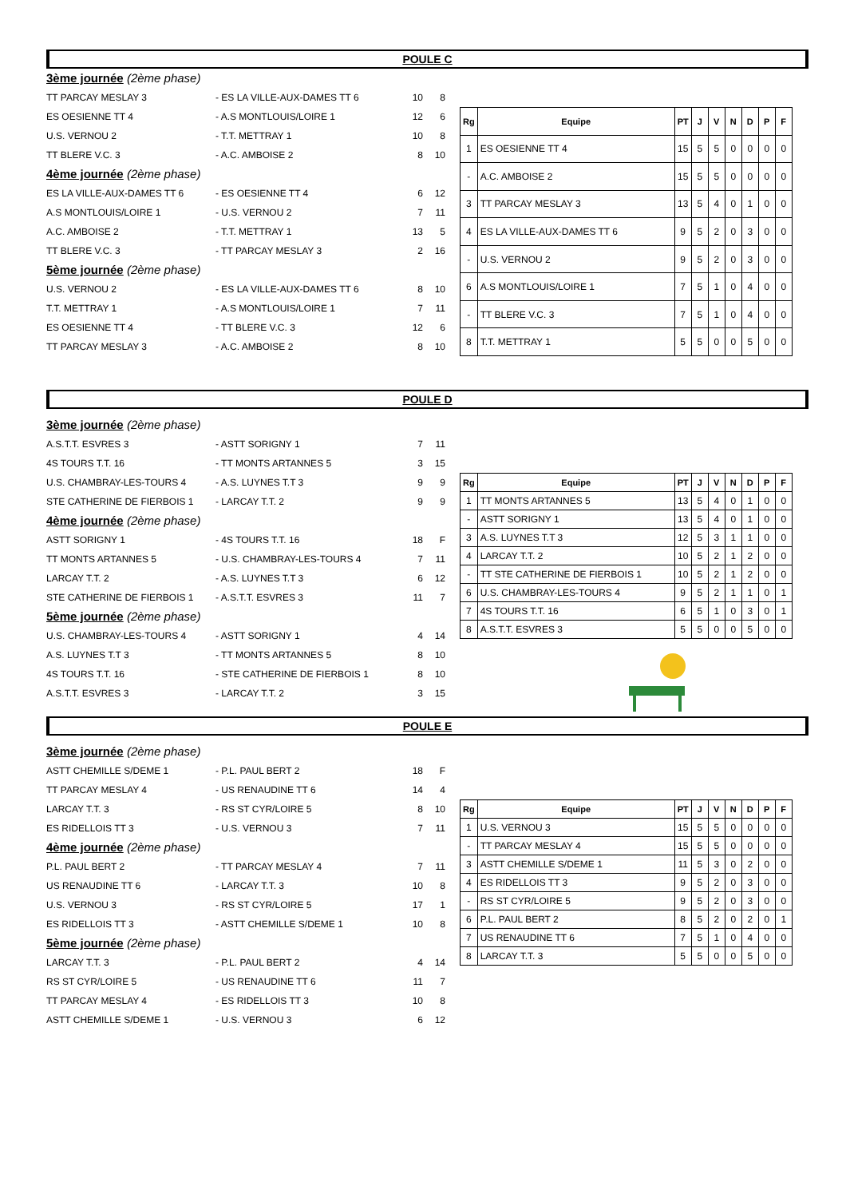POULE C
3ème journée (2ème phase)
TT PARCAY MESLAY 3 - ES LA VILLE-AUX-DAMES TT 6 10 8
ES OESIENNE TT 4 - A.S MONTLOUIS/LOIRE 1 12 6
U.S. VERNOU 2 - T.T. METTRAY 1 10 8
TT BLERE V.C. 3 - A.C. AMBOISE 2 8 10
4ème journée (2ème phase)
ES LA VILLE-AUX-DAMES TT 6 - ES OESIENNE TT 4 6 12
A.S MONTLOUIS/LOIRE 1 - U.S. VERNOU 2 7 11
A.C. AMBOISE 2 - T.T. METTRAY 1 13 5
TT BLERE V.C. 3 - TT PARCAY MESLAY 3 2 16
5ème journée (2ème phase)
U.S. VERNOU 2 - ES LA VILLE-AUX-DAMES TT 6 8 10
T.T. METTRAY 1 - A.S MONTLOUIS/LOIRE 1 7 11
ES OESIENNE TT 4 - TT BLERE V.C. 3 12 6
TT PARCAY MESLAY 3 - A.C. AMBOISE 2 8 10
| Rg | Equipe | PT | J | V | N | D | P | F |
| --- | --- | --- | --- | --- | --- | --- | --- | --- |
| 1 | ES OESIENNE TT 4 | 15 | 5 | 5 | 0 | 0 | 0 | 0 |
| - | A.C. AMBOISE 2 | 15 | 5 | 5 | 0 | 0 | 0 | 0 |
| 3 | TT PARCAY MESLAY 3 | 13 | 5 | 4 | 0 | 1 | 0 | 0 |
| 4 | ES LA VILLE-AUX-DAMES TT 6 | 9 | 5 | 2 | 0 | 3 | 0 | 0 |
| - | U.S. VERNOU 2 | 9 | 5 | 2 | 0 | 3 | 0 | 0 |
| 6 | A.S MONTLOUIS/LOIRE 1 | 7 | 5 | 1 | 0 | 4 | 0 | 0 |
| - | TT BLERE V.C. 3 | 7 | 5 | 1 | 0 | 4 | 0 | 0 |
| 8 | T.T. METTRAY 1 | 5 | 5 | 0 | 0 | 5 | 0 | 0 |
POULE D
3ème journée (2ème phase)
A.S.T.T. ESVRES 3 - ASTT SORIGNY 1 7 11
4S TOURS T.T. 16 - TT MONTS ARTANNES 5 3 15
U.S. CHAMBRAY-LES-TOURS 4 - A.S. LUYNES T.T 3 9 9
STE CATHERINE DE FIERBOIS 1 - LARCAY T.T. 2 9 9
4ème journée (2ème phase)
ASTT SORIGNY 1 - 4S TOURS T.T. 16 18 F
TT MONTS ARTANNES 5 - U.S. CHAMBRAY-LES-TOURS 4 7 11
LARCAY T.T. 2 - A.S. LUYNES T.T 3 6 12
STE CATHERINE DE FIERBOIS 1 - A.S.T.T. ESVRES 3 11 7
5ème journée (2ème phase)
U.S. CHAMBRAY-LES-TOURS 4 - ASTT SORIGNY 1 4 14
A.S. LUYNES T.T 3 - TT MONTS ARTANNES 5 8 10
4S TOURS T.T. 16 - STE CATHERINE DE FIERBOIS 1 8 10
A.S.T.T. ESVRES 3 - LARCAY T.T. 2 3 15
| Rg | Equipe | PT | J | V | N | D | P | F |
| --- | --- | --- | --- | --- | --- | --- | --- | --- |
| 1 | TT MONTS ARTANNES 5 | 13 | 5 | 4 | 0 | 1 | 0 | 0 |
| - | ASTT SORIGNY 1 | 13 | 5 | 4 | 0 | 1 | 0 | 0 |
| 3 | A.S. LUYNES T.T 3 | 12 | 5 | 3 | 1 | 1 | 0 | 0 |
| 4 | LARCAY T.T. 2 | 10 | 5 | 2 | 1 | 2 | 0 | 0 |
| - | TT STE CATHERINE DE FIERBOIS 1 | 10 | 5 | 2 | 1 | 2 | 0 | 0 |
| 6 | U.S. CHAMBRAY-LES-TOURS 4 | 9 | 5 | 2 | 1 | 1 | 0 | 1 |
| 7 | 4S TOURS T.T. 16 | 6 | 5 | 1 | 0 | 3 | 0 | 1 |
| 8 | A.S.T.T. ESVRES 3 | 5 | 5 | 0 | 0 | 5 | 0 | 0 |
POULE E
3ème journée (2ème phase)
ASTT CHEMILLE S/DEME 1 - P.L. PAUL BERT 2 18 F
TT PARCAY MESLAY 4 - US RENAUDINE TT 6 14 4
LARCAY T.T. 3 - RS ST CYR/LOIRE 5 8 10
ES RIDELLOIS TT 3 - U.S. VERNOU 3 7 11
4ème journée (2ème phase)
P.L. PAUL BERT 2 - TT PARCAY MESLAY 4 7 11
US RENAUDINE TT 6 - LARCAY T.T. 3 10 8
U.S. VERNOU 3 - RS ST CYR/LOIRE 5 17 1
ES RIDELLOIS TT 3 - ASTT CHEMILLE S/DEME 1 10 8
5ème journée (2ème phase)
LARCAY T.T. 3 - P.L. PAUL BERT 2 4 14
RS ST CYR/LOIRE 5 - US RENAUDINE TT 6 11 7
TT PARCAY MESLAY 4 - ES RIDELLOIS TT 3 10 8
ASTT CHEMILLE S/DEME 1 - U.S. VERNOU 3 6 12
| Rg | Equipe | PT | J | V | N | D | P | F |
| --- | --- | --- | --- | --- | --- | --- | --- | --- |
| 1 | U.S. VERNOU 3 | 15 | 5 | 5 | 0 | 0 | 0 | 0 |
| - | TT PARCAY MESLAY 4 | 15 | 5 | 5 | 0 | 0 | 0 | 0 |
| 3 | ASTT CHEMILLE S/DEME 1 | 11 | 5 | 3 | 0 | 2 | 0 | 0 |
| 4 | ES RIDELLOIS TT 3 | 9 | 5 | 2 | 0 | 3 | 0 | 0 |
| - | RS ST CYR/LOIRE 5 | 9 | 5 | 2 | 0 | 3 | 0 | 0 |
| 6 | P.L. PAUL BERT 2 | 8 | 5 | 2 | 0 | 2 | 0 | 1 |
| 7 | US RENAUDINE TT 6 | 7 | 5 | 1 | 0 | 4 | 0 | 0 |
| 8 | LARCAY T.T. 3 | 5 | 5 | 0 | 0 | 5 | 0 | 0 |